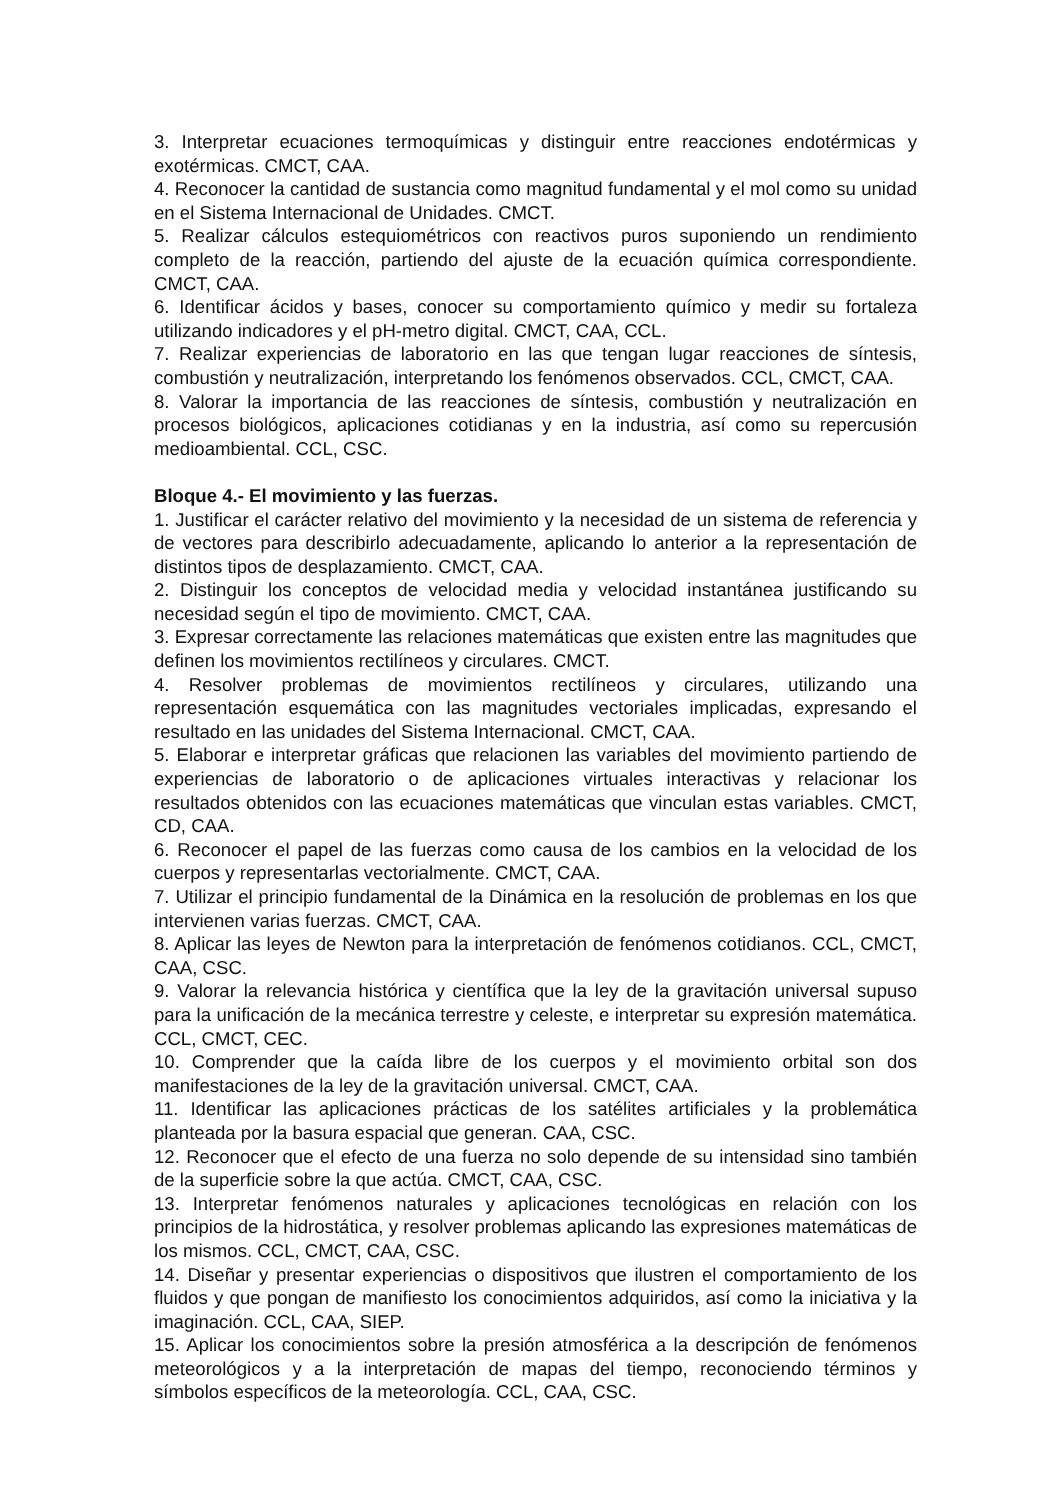3. Interpretar ecuaciones termoquímicas y distinguir entre reacciones endotérmicas y exotérmicas. CMCT, CAA.
4. Reconocer la cantidad de sustancia como magnitud fundamental y el mol como su unidad en el Sistema Internacional de Unidades. CMCT.
5. Realizar cálculos estequiométricos con reactivos puros suponiendo un rendimiento completo de la reacción, partiendo del ajuste de la ecuación química correspondiente. CMCT, CAA.
6. Identificar ácidos y bases, conocer su comportamiento químico y medir su fortaleza utilizando indicadores y el pH-metro digital. CMCT, CAA, CCL.
7. Realizar experiencias de laboratorio en las que tengan lugar reacciones de síntesis, combustión y neutralización, interpretando los fenómenos observados. CCL, CMCT, CAA.
8. Valorar la importancia de las reacciones de síntesis, combustión y neutralización en procesos biológicos, aplicaciones cotidianas y en la industria, así como su repercusión medioambiental. CCL, CSC.
Bloque 4.- El movimiento y las fuerzas.
1. Justificar el carácter relativo del movimiento y la necesidad de un sistema de referencia y de vectores para describirlo adecuadamente, aplicando lo anterior a la representación de distintos tipos de desplazamiento. CMCT, CAA.
2. Distinguir los conceptos de velocidad media y velocidad instantánea justificando su necesidad según el tipo de movimiento. CMCT, CAA.
3. Expresar correctamente las relaciones matemáticas que existen entre las magnitudes que definen los movimientos rectilíneos y circulares. CMCT.
4. Resolver problemas de movimientos rectilíneos y circulares, utilizando una representación esquemática con las magnitudes vectoriales implicadas, expresando el resultado en las unidades del Sistema Internacional. CMCT, CAA.
5. Elaborar e interpretar gráficas que relacionen las variables del movimiento partiendo de experiencias de laboratorio o de aplicaciones virtuales interactivas y relacionar los resultados obtenidos con las ecuaciones matemáticas que vinculan estas variables. CMCT, CD, CAA.
6. Reconocer el papel de las fuerzas como causa de los cambios en la velocidad de los cuerpos y representarlas vectorialmente. CMCT, CAA.
7. Utilizar el principio fundamental de la Dinámica en la resolución de problemas en los que intervienen varias fuerzas. CMCT, CAA.
8. Aplicar las leyes de Newton para la interpretación de fenómenos cotidianos. CCL, CMCT, CAA, CSC.
9. Valorar la relevancia histórica y científica que la ley de la gravitación universal supuso para la unificación de la mecánica terrestre y celeste, e interpretar su expresión matemática. CCL, CMCT, CEC.
10. Comprender que la caída libre de los cuerpos y el movimiento orbital son dos manifestaciones de la ley de la gravitación universal. CMCT, CAA.
11. Identificar las aplicaciones prácticas de los satélites artificiales y la problemática planteada por la basura espacial que generan. CAA, CSC.
12. Reconocer que el efecto de una fuerza no solo depende de su intensidad sino también de la superficie sobre la que actúa. CMCT, CAA, CSC.
13. Interpretar fenómenos naturales y aplicaciones tecnológicas en relación con los principios de la hidrostática, y resolver problemas aplicando las expresiones matemáticas de los mismos. CCL, CMCT, CAA, CSC.
14. Diseñar y presentar experiencias o dispositivos que ilustren el comportamiento de los fluidos y que pongan de manifiesto los conocimientos adquiridos, así como la iniciativa y la imaginación. CCL, CAA, SIEP.
15. Aplicar los conocimientos sobre la presión atmosférica a la descripción de fenómenos meteorológicos y a la interpretación de mapas del tiempo, reconociendo términos y símbolos específicos de la meteorología. CCL, CAA, CSC.